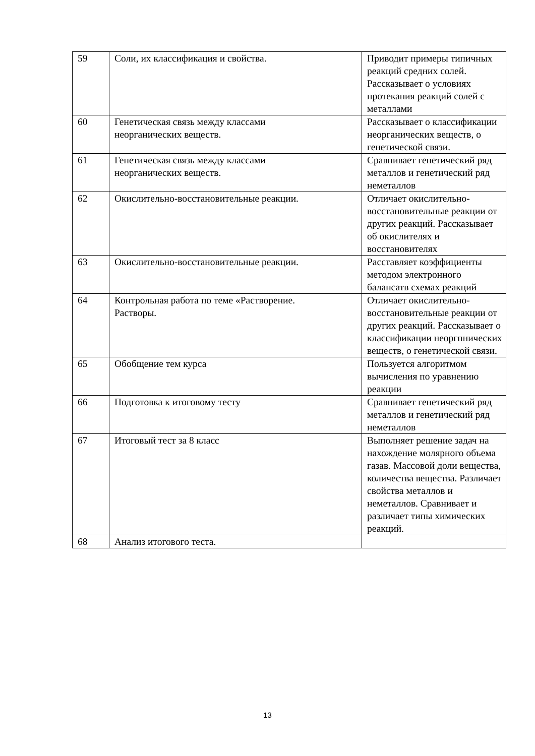| 59 | Соли, их классификация и свойства. | Приводит примеры типичных реакций средних солей. Рассказывает о условиях протекания реакций солей с металлами |
| 60 | Генетическая связь между классами неорганических веществ. | Рассказывает о классификации неорганических веществ, о генетической связи. |
| 61 | Генетическая связь между классами неорганических веществ. | Сравнивает генетический ряд металлов и генетический ряд неметаллов |
| 62 | Окислительно-восстановительные реакции. | Отличает окислительно-восстановительные реакции от других реакций. Рассказывает об окислителях и восстановителях |
| 63 | Окислительно-восстановительные реакции. | Расставляет коэффициенты методом электронного балансатв схемах реакций |
| 64 | Контрольная работа по теме «Растворение. Растворы. | Отличает окислительно-восстановительные реакции от других реакций. Рассказывает о классификации неоргпнических веществ, о генетической связи. |
| 65 | Обобщение тем курса | Пользуется алгоритмом вычисления по уравнению реакции |
| 66 | Подготовка к итоговому тесту | Сравнивает генетический ряд металлов и генетический ряд неметаллов |
| 67 | Итоговый тест за 8 класс | Выполняет решение задач на нахождение молярного объема газав. Массовой доли вещества, количества вещества. Различает свойства металлов и неметаллов. Сравнивает и различает типы химических реакций. |
| 68 | Анализ итогового теста. | |
13